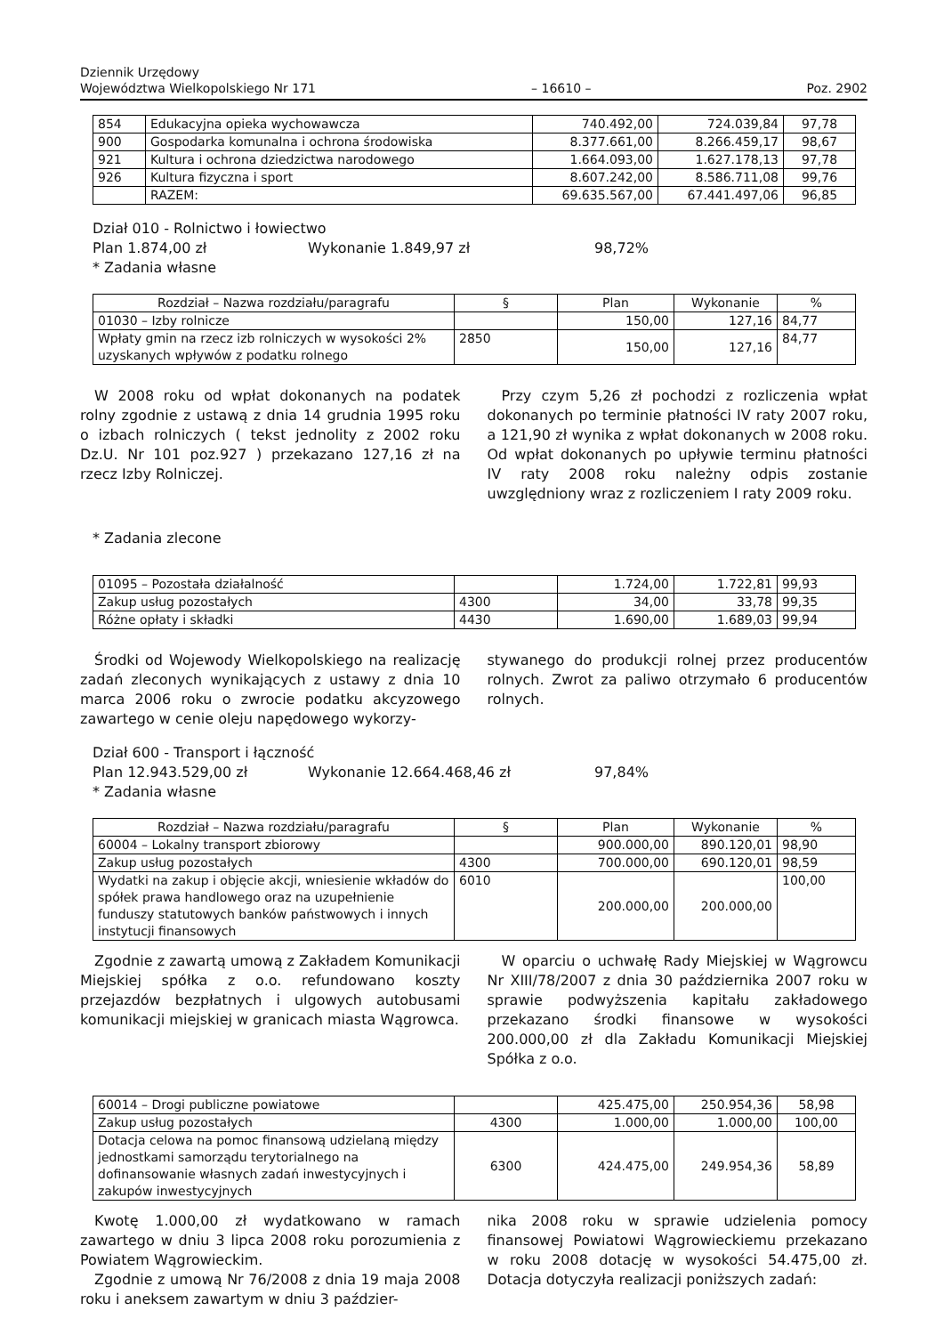Dziennik Urzędowy
Województwa Wielkopolskiego Nr 171
– 16610 –
Poz. 2902
| 854 | Edukacyjna opieka wychowawcza | 740.492,00 | 724.039,84 | 97,78 |
| 900 | Gospodarka komunalna i ochrona środowiska | 8.377.661,00 | 8.266.459,17 | 98,67 |
| 921 | Kultura i ochrona dziedzictwa narodowego | 1.664.093,00 | 1.627.178,13 | 97,78 |
| 926 | Kultura fizyczna i sport | 8.607.242,00 | 8.586.711,08 | 99,76 |
| | RAZEM: | 69.635.567,00 | 67.441.497,06 | 96,85 |
Dział 010 - Rolnictwo i łowiectwo
Plan 1.874,00 zł Wykonanie 1.849,97 zł 98,72%
* Zadania własne
| Rozdział – Nazwa rozdziału/paragrafu | § | Plan | Wykonanie | % |
| --- | --- | --- | --- | --- |
| 01030 – Izby rolnicze | | 150,00 | 127,16 | 84,77 |
| Wpłaty gmin na rzecz izb rolniczych w wysokości 2% uzyskanych wpływów z podatku rolnego | 2850 | 150,00 | 127,16 | 84,77 |
W 2008 roku od wpłat dokonanych na podatek rolny zgodnie z ustawą z dnia 14 grudnia 1995 roku o izbach rolniczych ( tekst jednolity z 2002 roku Dz.U. Nr 101 poz.927 ) przekazano 127,16 zł na rzecz Izby Rolniczej.
Przy czym 5,26 zł pochodzi z rozliczenia wpłat dokonanych po terminie płatności IV raty 2007 roku, a 121,90 zł wynika z wpłat dokonanych w 2008 roku. Od wpłat dokonanych po upływie terminu płatności IV raty 2008 roku należny odpis zostanie uwzględniony wraz z rozliczeniem I raty 2009 roku.
* Zadania zlecone
| 01095 – Pozostała działalność | | 1.724,00 | 1.722,81 | 99,93 |
| Zakup usług pozostałych | 4300 | 34,00 | 33,78 | 99,35 |
| Różne opłaty i składki | 4430 | 1.690,00 | 1.689,03 | 99,94 |
Środki od Wojewody Wielkopolskiego na realizację zadań zleconych wynikających z ustawy z dnia 10 marca 2006 roku o zwrocie podatku akcyzowego zawartego w cenie oleju napędowego wykorzy-
stywanego do produkcji rolnej przez producentów rolnych. Zwrot za paliwo otrzymało 6 producentów rolnych.
Dział 600 - Transport i łączność
Plan 12.943.529,00 zł Wykonanie 12.664.468,46 zł 97,84%
* Zadania własne
| Rozdział – Nazwa rozdziału/paragrafu | § | Plan | Wykonanie | % |
| --- | --- | --- | --- | --- |
| 60004 – Lokalny transport zbiorowy | | 900.000,00 | 890.120,01 | 98,90 |
| Zakup usług pozostałych | 4300 | 700.000,00 | 690.120,01 | 98,59 |
| Wydatki na zakup i objęcie akcji, wniesienie wkładów do spółek prawa handlowego oraz na uzupełnienie funduszy statutowych banków państwowych i innych instytucji finansowych | 6010 | 200.000,00 | 200.000,00 | 100,00 |
Zgodnie z zawartą umową z Zakładem Komunikacji Miejskiej spółka z o.o. refundowano koszty przejazdów bezpłatnych i ulgowych autobusami komunikacji miejskiej w granicach miasta Wągrowca.
W oparciu o uchwałę Rady Miejskiej w Wągrowcu Nr XIII/78/2007 z dnia 30 października 2007 roku w sprawie podwyższenia kapitału zakładowego przekazano środki finansowe w wysokości 200.000,00 zł dla Zakładu Komunikacji Miejskiej Spółka z o.o.
| 60014 – Drogi publiczne powiatowe | | 425.475,00 | 250.954,36 | 58,98 |
| Zakup usług pozostałych | 4300 | 1.000,00 | 1.000,00 | 100,00 |
| Dotacja celowa na pomoc finansową udzielaną między jednostkami samorządu terytorialnego na dofinansowanie własnych zadań inwestycyjnych i zakupów inwestycyjnych | 6300 | 424.475,00 | 249.954,36 | 58,89 |
Kwotę 1.000,00 zł wydatkowano w ramach zawartego w dniu 3 lipca 2008 roku porozumienia z Powiatem Wągrowieckim.
Zgodnie z umową Nr 76/2008 z dnia 19 maja 2008 roku i aneksem zawartym w dniu 3 paździer-
nika 2008 roku w sprawie udzielenia pomocy finansowej Powiatowi Wągrowieckiemu przekazano w roku 2008 dotację w wysokości 54.475,00 zł. Dotacja dotyczyła realizacji poniższych zadań: